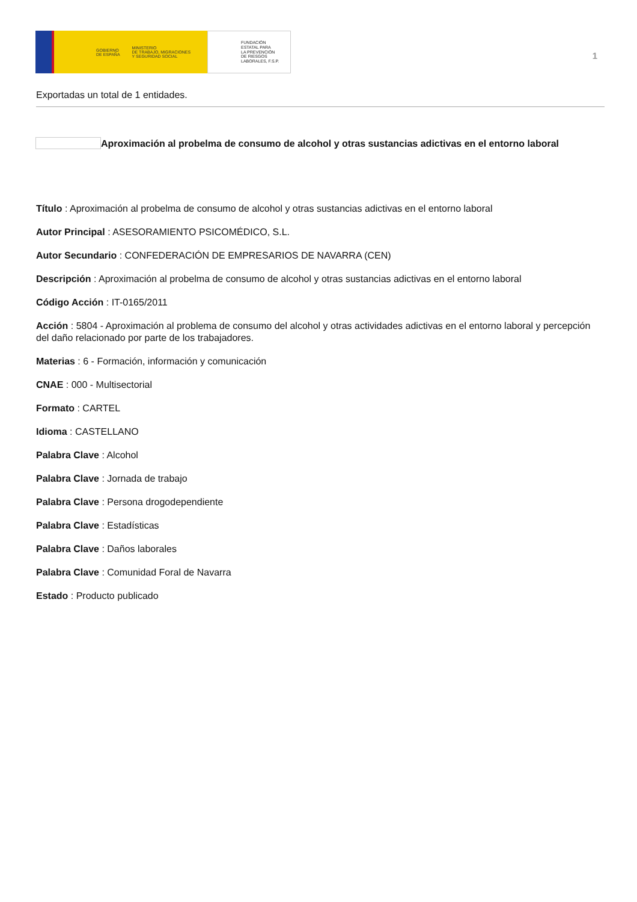GOBIERNO
DE ESPAÑA MINISTERIO
DE TRABAJO, MIGRACIONES
Y SEGURIDAD SOCIAL
FUNDACIÓN
ESTATAL PARA
LA PREVENCIÓN
DE RIESGOS
LABORALES, F.S.P.
1
Exportadas un total de 1 entidades.
Aproximación al probelma de consumo de alcohol y otras sustancias adictivas en el entorno laboral
Título : Aproximación al probelma de consumo de alcohol y otras sustancias adictivas en el entorno laboral
Autor Principal : ASESORAMIENTO PSICOMÉDICO, S.L.
Autor Secundario : CONFEDERACIÓN DE EMPRESARIOS DE NAVARRA (CEN)
Descripción : Aproximación al probelma de consumo de alcohol y otras sustancias adictivas en el entorno laboral
Código Acción : IT-0165/2011
Acción : 5804 - Aproximación al problema de consumo del alcohol y otras actividades adictivas en el entorno laboral y percepción del daño relacionado por parte de los trabajadores.
Materias : 6 - Formación, información y comunicación
CNAE : 000 - Multisectorial
Formato : CARTEL
Idioma : CASTELLANO
Palabra Clave : Alcohol
Palabra Clave : Jornada de trabajo
Palabra Clave : Persona drogodependiente
Palabra Clave : Estadísticas
Palabra Clave : Daños laborales
Palabra Clave : Comunidad Foral de Navarra
Estado : Producto publicado